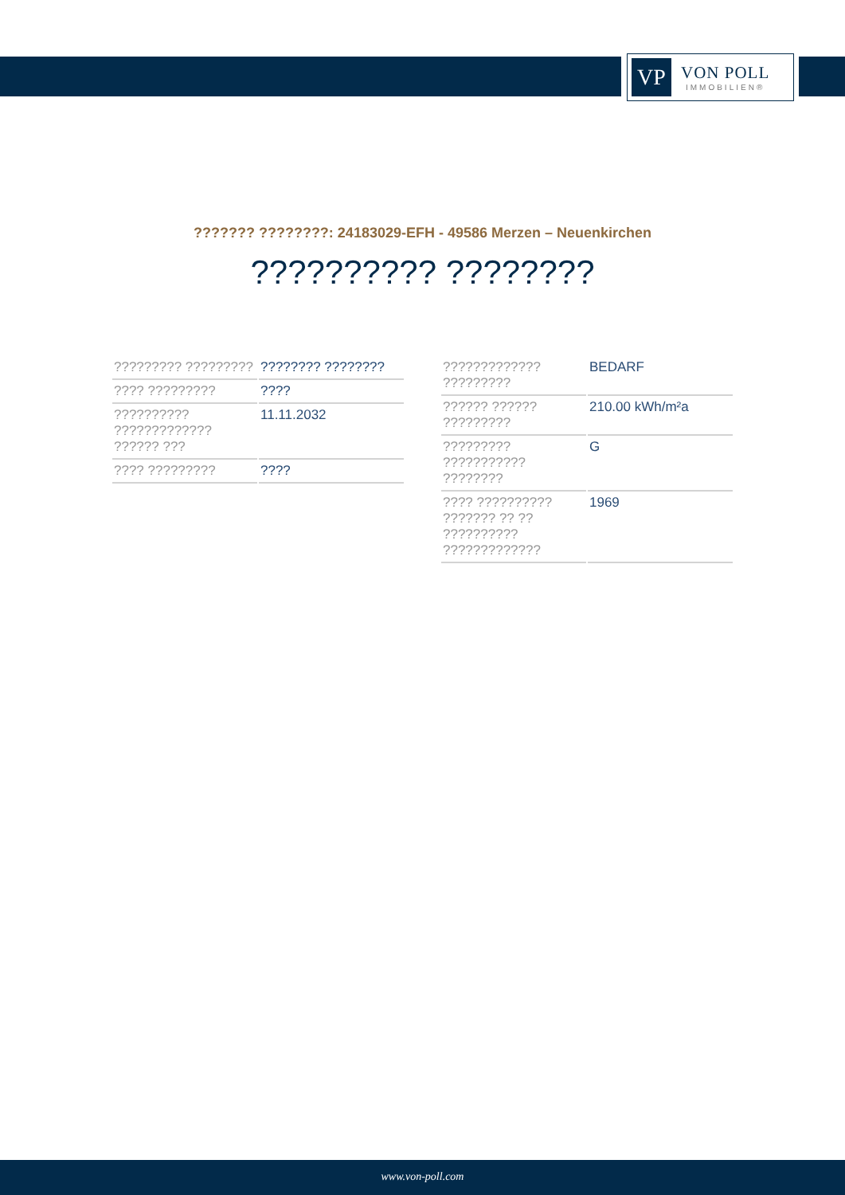VP
VON POLL
IMMOBILIEN®
??????? ????????: 24183029-EFH - 49586 Merzen – Neuenkirchen
?????????? ????????
| ????????? ????????? | ???????? ???????? |
| ???? ????????? | ???? |
| ?????????? ????????????? ?????? ??? | 11.11.2032 |
| ???? ????????? | ???? |
| ????????????? ????????? | BEDARF |
| ?????? ?????? ????????? | 210.00 kWh/m²a |
| ????????? ??????????? ???????? | G |
| ???? ?????????? ??????? ?? ?? ?????????? ????????????? | 1969 |
www.von-poll.com